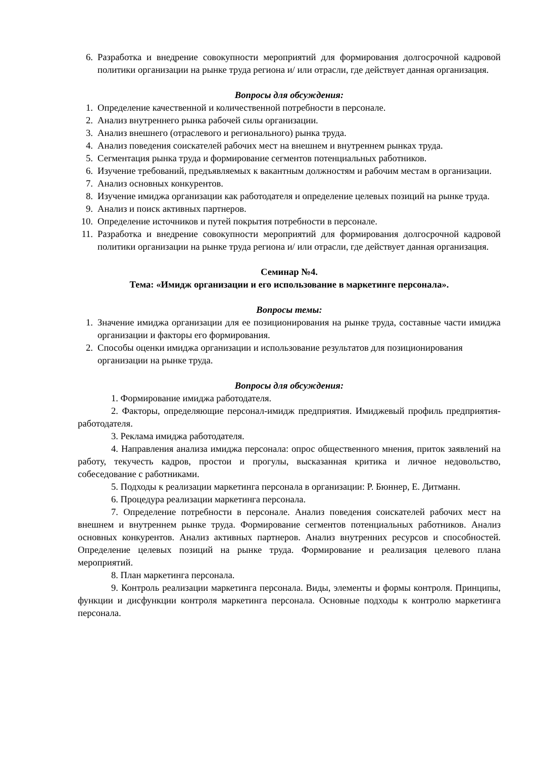6. Разработка и внедрение совокупности мероприятий для формирования долгосрочной кадровой политики организации на рынке труда региона и/ или отрасли, где действует данная организация.
Вопросы для обсуждения:
1. Определение качественной и количественной потребности в персонале.
2. Анализ внутреннего рынка рабочей силы организации.
3. Анализ внешнего (отраслевого и регионального) рынка труда.
4. Анализ поведения соискателей рабочих мест на внешнем и внутреннем рынках труда.
5. Сегментация рынка труда и формирование сегментов потенциальных работников.
6. Изучение требований, предъявляемых к вакантным должностям и рабочим местам в организации.
7. Анализ основных конкурентов.
8. Изучение имиджа организации как работодателя и определение целевых позиций на рынке труда.
9. Анализ и поиск активных партнеров.
10. Определение источников и путей покрытия потребности в персонале.
11. Разработка и внедрение совокупности мероприятий для формирования долгосрочной кадровой политики организации на рынке труда региона и/ или отрасли, где действует данная организация.
Семинар №4.
Тема: «Имидж организации и его использование в маркетинге персонала».
Вопросы темы:
1. Значение имиджа организации для ее позиционирования на рынке труда, составные части имиджа организации и факторы его формирования.
2. Способы оценки имиджа организации и использование результатов для позиционирования организации на рынке труда.
Вопросы для обсуждения:
1. Формирование имиджа работодателя.
2. Факторы, определяющие персонал-имидж предприятия. Имиджевый профиль предприятия-работодателя.
3. Реклама имиджа работодателя.
4. Направления анализа имиджа персонала: опрос общественного мнения, приток заявлений на работу, текучесть кадров, простои и прогулы, высказанная критика и личное недовольство, собеседование с работниками.
5. Подходы к реализации маркетинга персонала в организации: Р. Бюннер, Е. Дитманн.
6. Процедура реализации маркетинга персонала.
7. Определение потребности в персонале. Анализ поведения соискателей рабочих мест на внешнем и внутреннем рынке труда. Формирование сегментов потенциальных работников. Анализ основных конкурентов. Анализ активных партнеров. Анализ внутренних ресурсов и способностей. Определение целевых позиций на рынке труда. Формирование и реализация целевого плана мероприятий.
8. План маркетинга персонала.
9. Контроль реализации маркетинга персонала. Виды, элементы и формы контроля. Принципы, функции и дисфункции контроля маркетинга персонала. Основные подходы к контролю маркетинга персонала.